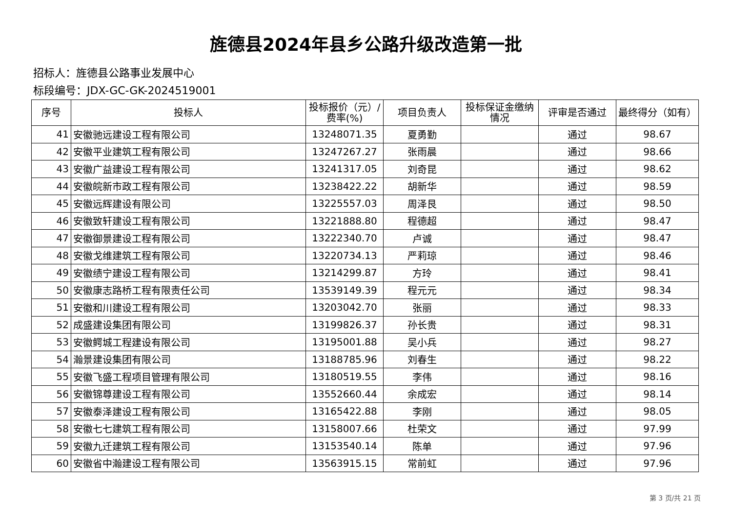旌德县2024年县乡公路升级改造第一批
招标人：旌德县公路事业发展中心
标段编号：JDX-GC-GK-2024519001
| 序号 | 投标人 | 投标报价（元）/费率(%) | 项目负责人 | 投标保证金缴纳情况 | 评审是否通过 | 最终得分（如有） |
| --- | --- | --- | --- | --- | --- | --- |
| 41 | 安徽驰远建设工程有限公司 | 13248071.35 | 夏勇勤 | | 通过 | 98.67 |
| 42 | 安徽平业建筑工程有限公司 | 13247267.27 | 张雨晨 | | 通过 | 98.66 |
| 43 | 安徽广益建设工程有限公司 | 13241317.05 | 刘奇昆 | | 通过 | 98.62 |
| 44 | 安徽皖新市政工程有限公司 | 13238422.22 | 胡新华 | | 通过 | 98.59 |
| 45 | 安徽远辉建设有限公司 | 13225557.03 | 周泽艮 | | 通过 | 98.50 |
| 46 | 安徽致轩建设工程有限公司 | 13221888.80 | 程德超 | | 通过 | 98.47 |
| 47 | 安徽御景建设工程有限公司 | 13222340.70 | 卢诚 | | 通过 | 98.47 |
| 48 | 安徽戈维建筑工程有限公司 | 13220734.13 | 严莉琼 | | 通过 | 98.46 |
| 49 | 安徽绩宁建设工程有限公司 | 13214299.87 | 方玲 | | 通过 | 98.41 |
| 50 | 安徽康志路桥工程有限责任公司 | 13539149.39 | 程元元 | | 通过 | 98.34 |
| 51 | 安徽和川建设工程有限公司 | 13203042.70 | 张丽 | | 通过 | 98.33 |
| 52 | 成盛建设集团有限公司 | 13199826.37 | 孙长贵 | | 通过 | 98.31 |
| 53 | 安徽鳄城工程建设有限公司 | 13195001.88 | 吴小兵 | | 通过 | 98.27 |
| 54 | 瀚景建设集团有限公司 | 13188785.96 | 刘春生 | | 通过 | 98.22 |
| 55 | 安徽飞盛工程项目管理有限公司 | 13180519.55 | 李伟 | | 通过 | 98.16 |
| 56 | 安徽锦尊建设工程有限公司 | 13552660.44 | 余成宏 | | 通过 | 98.14 |
| 57 | 安徽泰泽建设工程有限公司 | 13165422.88 | 李刚 | | 通过 | 98.05 |
| 58 | 安徽七七建筑工程有限公司 | 13158007.66 | 杜荣文 | | 通过 | 97.99 |
| 59 | 安徽九迁建筑工程有限公司 | 13153540.14 | 陈单 | | 通过 | 97.96 |
| 60 | 安徽省中瀚建设工程有限公司 | 13563915.15 | 常前虹 | | 通过 | 97.96 |
第 3 页/共 21 页